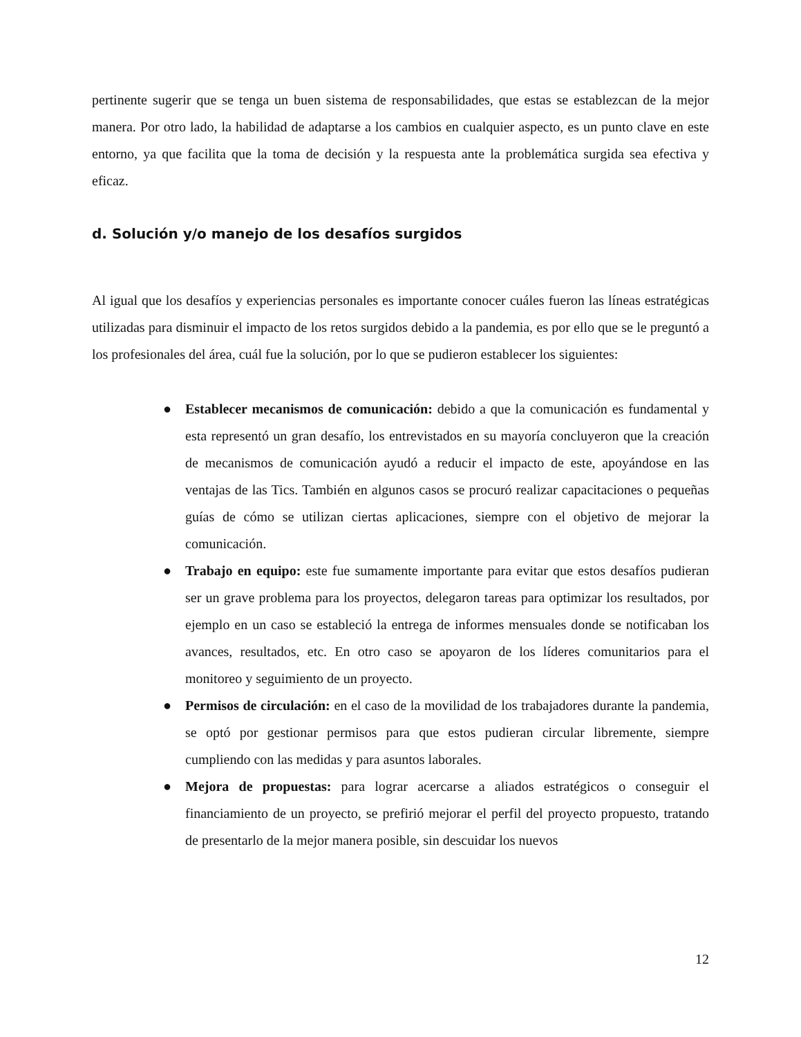pertinente sugerir que se tenga un buen sistema de responsabilidades, que estas se establezcan de la mejor manera. Por otro lado, la habilidad de adaptarse a los cambios en cualquier aspecto, es un punto clave en este entorno, ya que facilita que la toma de decisión y la respuesta ante la problemática surgida sea efectiva y eficaz.
d. Solución y/o manejo de los desafíos surgidos
Al igual que los desafíos y experiencias personales es importante conocer cuáles fueron las líneas estratégicas utilizadas para disminuir el impacto de los retos surgidos debido a la pandemia, es por ello que se le preguntó a los profesionales del área, cuál fue la solución, por lo que se pudieron establecer los siguientes:
● Establecer mecanismos de comunicación: debido a que la comunicación es fundamental y esta representó un gran desafío, los entrevistados en su mayoría concluyeron que la creación de mecanismos de comunicación ayudó a reducir el impacto de este, apoyándose en las ventajas de las Tics. También en algunos casos se procuró realizar capacitaciones o pequeñas guías de cómo se utilizan ciertas aplicaciones, siempre con el objetivo de mejorar la comunicación.
● Trabajo en equipo: este fue sumamente importante para evitar que estos desafíos pudieran ser un grave problema para los proyectos, delegaron tareas para optimizar los resultados, por ejemplo en un caso se estableció la entrega de informes mensuales donde se notificaban los avances, resultados, etc. En otro caso se apoyaron de los líderes comunitarios para el monitoreo y seguimiento de un proyecto.
● Permisos de circulación: en el caso de la movilidad de los trabajadores durante la pandemia, se optó por gestionar permisos para que estos pudieran circular libremente, siempre cumpliendo con las medidas y para asuntos laborales.
● Mejora de propuestas: para lograr acercarse a aliados estratégicos o conseguir el financiamiento de un proyecto, se prefirió mejorar el perfil del proyecto propuesto, tratando de presentarlo de la mejor manera posible, sin descuidar los nuevos
12